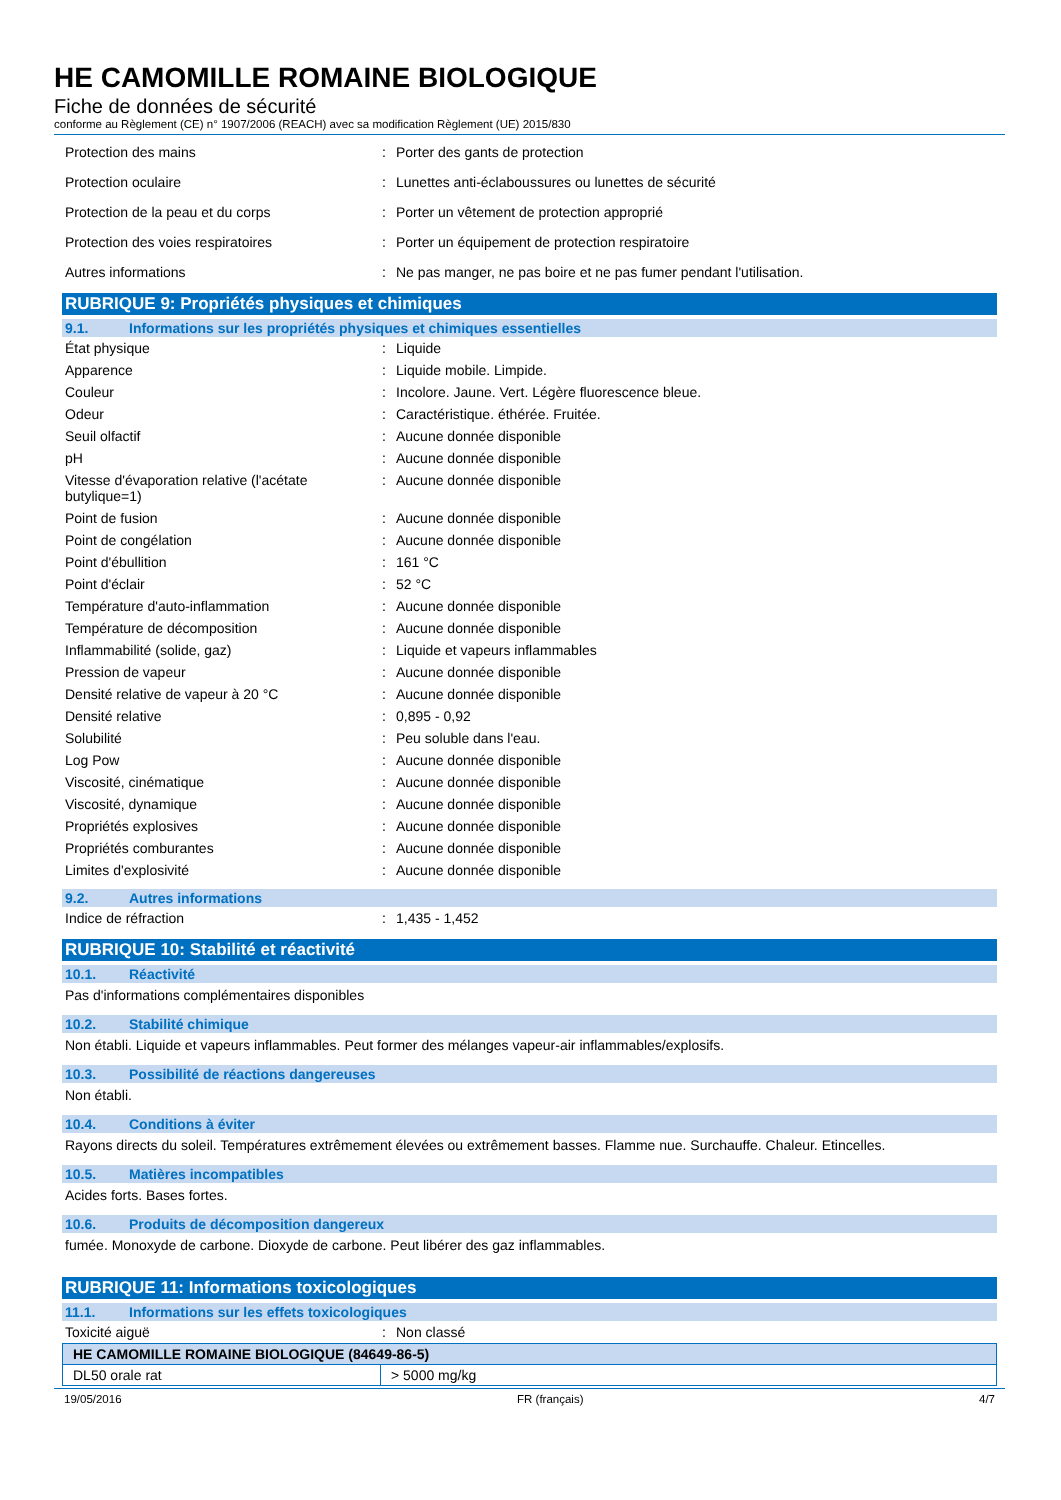HE CAMOMILLE ROMAINE BIOLOGIQUE
Fiche de données de sécurité
conforme au Règlement (CE) n° 1907/2006 (REACH) avec sa modification Règlement (UE) 2015/830
| Protection des mains | : | Porter des gants de protection |
| Protection oculaire | : | Lunettes anti-éclaboussures ou lunettes de sécurité |
| Protection de la peau et du corps | : | Porter un vêtement de protection approprié |
| Protection des voies respiratoires | : | Porter un équipement de protection respiratoire |
| Autres informations | : | Ne pas manger, ne pas boire et ne pas fumer pendant l'utilisation. |
RUBRIQUE 9: Propriétés physiques et chimiques
9.1. Informations sur les propriétés physiques et chimiques essentielles
| État physique | : | Liquide |
| Apparence | : | Liquide mobile. Limpide. |
| Couleur | : | Incolore. Jaune. Vert. Légère fluorescence bleue. |
| Odeur | : | Caractéristique. éthérée. Fruitée. |
| Seuil olfactif | : | Aucune donnée disponible |
| pH | : | Aucune donnée disponible |
| Vitesse d'évaporation relative (l'acétate butylique=1) | : | Aucune donnée disponible |
| Point de fusion | : | Aucune donnée disponible |
| Point de congélation | : | Aucune donnée disponible |
| Point d'ébullition | : | 161 °C |
| Point d'éclair | : | 52 °C |
| Température d'auto-inflammation | : | Aucune donnée disponible |
| Température de décomposition | : | Aucune donnée disponible |
| Inflammabilité (solide, gaz) | : | Liquide et vapeurs inflammables |
| Pression de vapeur | : | Aucune donnée disponible |
| Densité relative de vapeur à 20 °C | : | Aucune donnée disponible |
| Densité relative | : | 0,895 - 0,92 |
| Solubilité | : | Peu soluble dans l'eau. |
| Log Pow | : | Aucune donnée disponible |
| Viscosité, cinématique | : | Aucune donnée disponible |
| Viscosité, dynamique | : | Aucune donnée disponible |
| Propriétés explosives | : | Aucune donnée disponible |
| Propriétés comburantes | : | Aucune donnée disponible |
| Limites d'explosivité | : | Aucune donnée disponible |
9.2. Autres informations
| Indice de réfraction | : | 1,435 - 1,452 |
RUBRIQUE 10: Stabilité et réactivité
10.1. Réactivité
Pas d'informations complémentaires disponibles
10.2. Stabilité chimique
Non établi. Liquide et vapeurs inflammables. Peut former des mélanges vapeur-air inflammables/explosifs.
10.3. Possibilité de réactions dangereuses
Non établi.
10.4. Conditions à éviter
Rayons directs du soleil. Températures extrêmement élevées ou extrêmement basses. Flamme nue. Surchauffe. Chaleur. Etincelles.
10.5. Matières incompatibles
Acides forts. Bases fortes.
10.6. Produits de décomposition dangereux
fumée. Monoxyde de carbone. Dioxyde de carbone. Peut libérer des gaz inflammables.
RUBRIQUE 11: Informations toxicologiques
11.1. Informations sur les effets toxicologiques
| Toxicité aiguë | : | Non classé |
| HE CAMOMILLE ROMAINE BIOLOGIQUE (84649-86-5) | |
| --- | --- |
| DL50 orale rat | > 5000 mg/kg |
19/05/2016 FR (français) 4/7